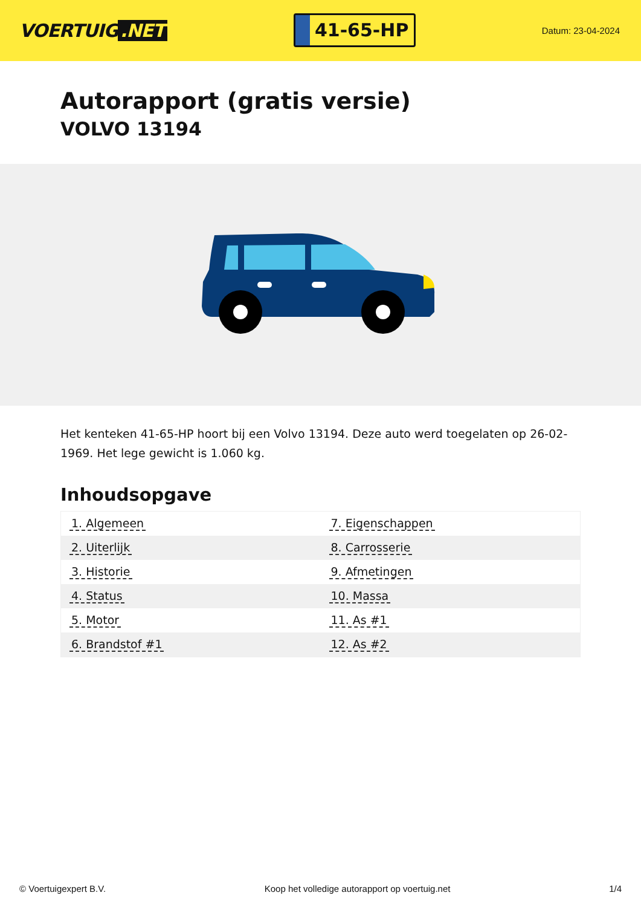VOERTUIG.NET
41-65-HP
Datum: 23-04-2024
Autorapport (gratis versie)
VOLVO 13194
Het kenteken 41-65-HP hoort bij een Volvo 13194. Deze auto werd toegelaten op 26-02-1969. Het lege gewicht is 1.060 kg.
Inhoudsopgave
| 1. Algemeen | 7. Eigenschappen |
| 2. Uiterlijk | 8. Carrosserie |
| 3. Historie | 9. Afmetingen |
| 4. Status | 10. Massa |
| 5. Motor | 11. As #1 |
| 6. Brandstof #1 | 12. As #2 |
© Voertuigexpert B.V. Koop het volledige autorapport op voertuig.net 1/4